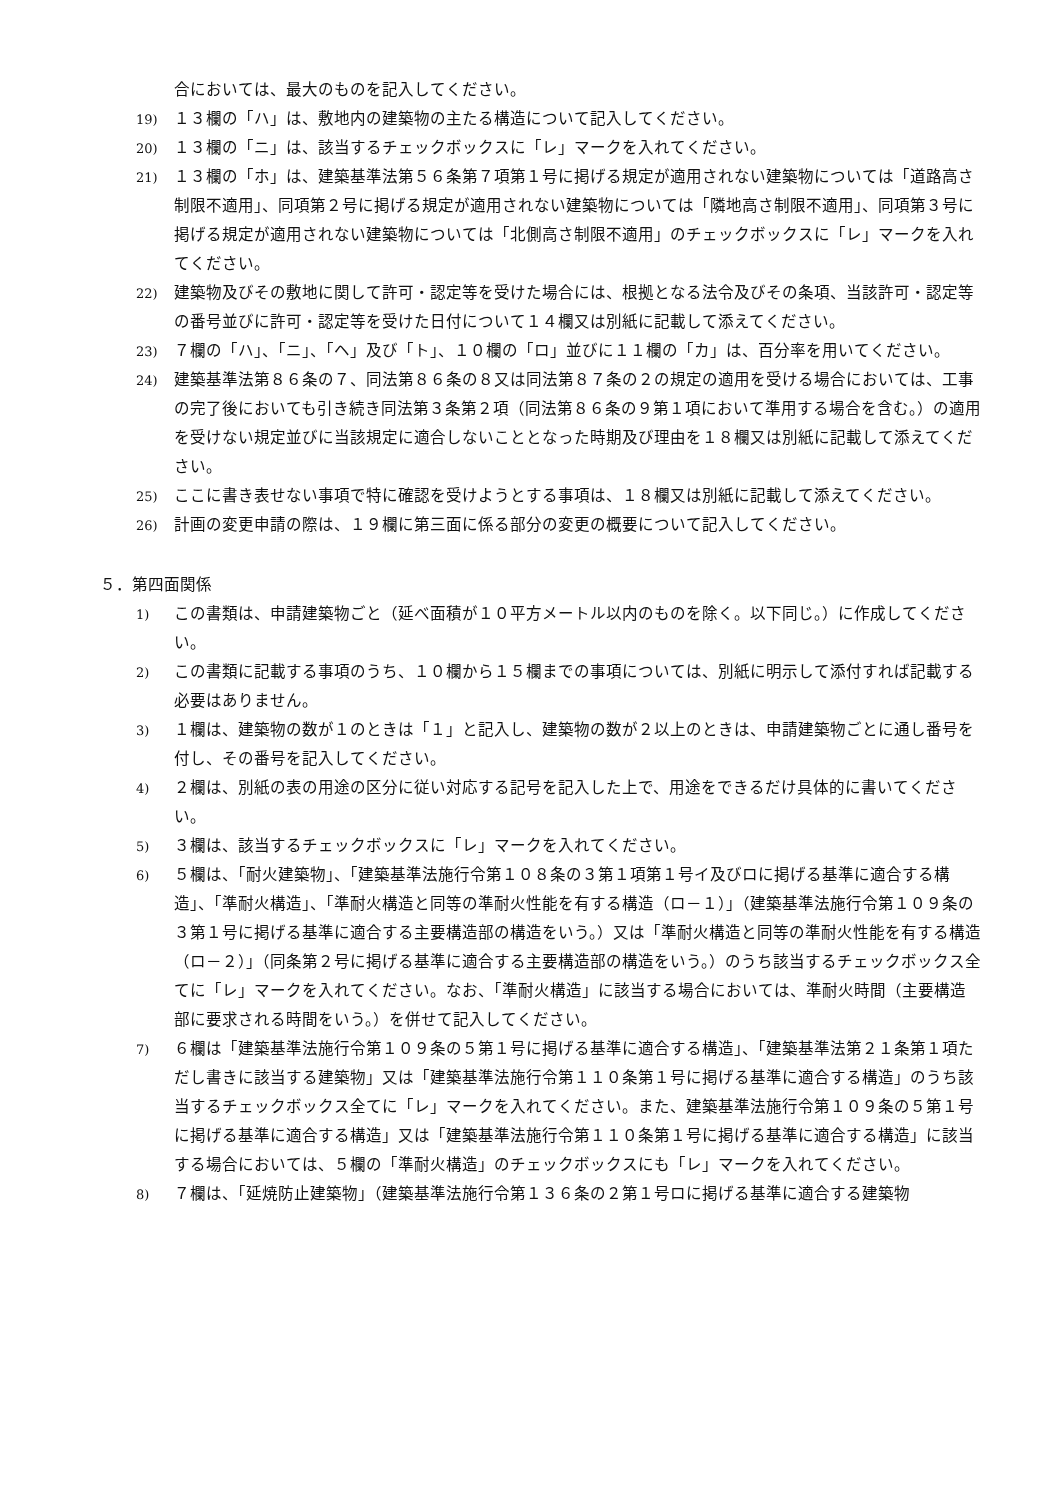合においては、最大のものを記入してください。
19) １３欄の「ハ」は、敷地内の建築物の主たる構造について記入してください。
20) １３欄の「ニ」は、該当するチェックボックスに「レ」マークを入れてください。
21) １３欄の「ホ」は、建築基準法第５６条第７項第１号に掲げる規定が適用されない建築物については「道路高さ制限不適用」、同項第２号に掲げる規定が適用されない建築物については「隣地高さ制限不適用」、同項第３号に掲げる規定が適用されない建築物については「北側高さ制限不適用」のチェックボックスに「レ」マークを入れてください。
22) 建築物及びその敷地に関して許可・認定等を受けた場合には、根拠となる法令及びその条項、当該許可・認定等の番号並びに許可・認定等を受けた日付について１４欄又は別紙に記載して添えてください。
23) ７欄の「ハ」、「ニ」、「ヘ」及び「ト」、１０欄の「ロ」並びに１１欄の「カ」は、百分率を用いてください。
24) 建築基準法第８６条の７、同法第８６条の８又は同法第８７条の２の規定の適用を受ける場合においては、工事の完了後においても引き続き同法第３条第２項（同法第８６条の９第１項において準用する場合を含む。）の適用を受けない規定並びに当該規定に適合しないこととなった時期及び理由を１８欄又は別紙に記載して添えてください。
25) ここに書き表せない事項で特に確認を受けようとする事項は、１８欄又は別紙に記載して添えてください。
26) 計画の変更申請の際は、１９欄に第三面に係る部分の変更の概要について記入してください。
５．第四面関係
1) この書類は、申請建築物ごと（延べ面積が１０平方メートル以内のものを除く。以下同じ。）に作成してください。
2) この書類に記載する事項のうち、１０欄から１５欄までの事項については、別紙に明示して添付すれば記載する必要はありません。
3) １欄は、建築物の数が１のときは「１」と記入し、建築物の数が２以上のときは、申請建築物ごとに通し番号を付し、その番号を記入してください。
4) ２欄は、別紙の表の用途の区分に従い対応する記号を記入した上で、用途をできるだけ具体的に書いてください。
5) ３欄は、該当するチェックボックスに「レ」マークを入れてください。
6) ５欄は、「耐火建築物」、「建築基準法施行令第１０８条の３第１項第１号イ及びロに掲げる基準に適合する構造」、「準耐火構造」、「準耐火構造と同等の準耐火性能を有する構造（ロ－１）」（建築基準法施行令第１０９条の３第１号に掲げる基準に適合する主要構造部の構造をいう。）又は「準耐火構造と同等の準耐火性能を有する構造（ロ－２）」（同条第２号に掲げる基準に適合する主要構造部の構造をいう。）のうち該当するチェックボックス全てに「レ」マークを入れてください。なお、「準耐火構造」に該当する場合においては、準耐火時間（主要構造部に要求される時間をいう。）を併せて記入してください。
7) ６欄は「建築基準法施行令第１０９条の５第１号に掲げる基準に適合する構造」、「建築基準法第２１条第１項ただし書きに該当する建築物」又は「建築基準法施行令第１１０条第１号に掲げる基準に適合する構造」のうち該当するチェックボックス全てに「レ」マークを入れてください。また、建築基準法施行令第１０９条の５第１号に掲げる基準に適合する構造」又は「建築基準法施行令第１１０条第１号に掲げる基準に適合する構造」に該当する場合においては、５欄の「準耐火構造」のチェックボックスにも「レ」マークを入れてください。
8) ７欄は、「延焼防止建築物」（建築基準法施行令第１３６条の２第１号ロに掲げる基準に適合する建築物